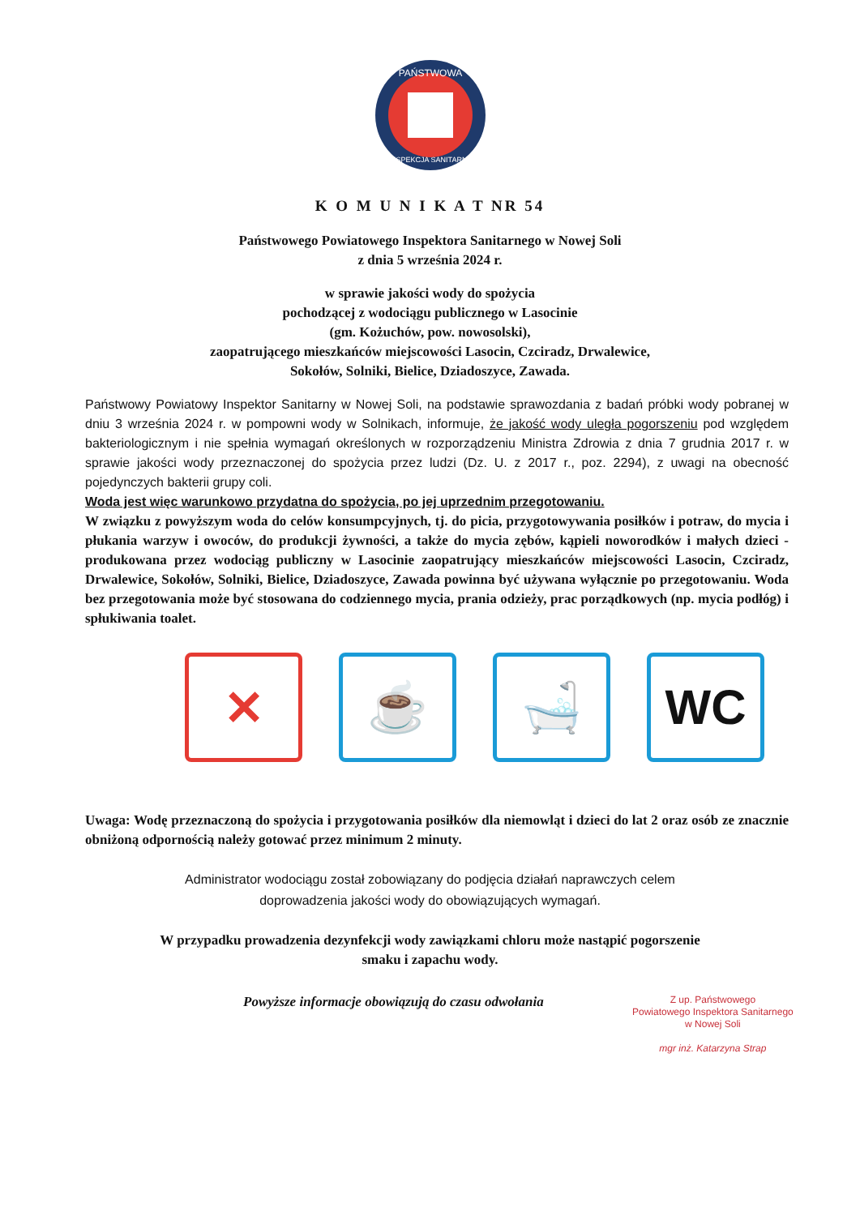PAŃSTWOWA
INSPEKCJA SANITARNA
K O M U N I K A T NR 54
Państwowego Powiatowego Inspektora Sanitarnego w Nowej Soli
z dnia 5 września 2024 r.
w sprawie jakości wody do spożycia
pochodzącej z wodociągu publicznego w Lasocinie
(gm. Kożuchów, pow. nowosolski),
zaopatrującego mieszkańców miejscowości Lasocin, Czciradz, Drwalewice,
Sokołów, Solniki, Bielice, Dziadoszyce, Zawada.
Państwowy Powiatowy Inspektor Sanitarny w Nowej Soli, na podstawie sprawozdania z badań próbki wody pobranej w dniu 3 września 2024 r. w pompowni wody w Solnikach, informuje, że jakość wody uległa pogorszeniu pod względem bakteriologicznym i nie spełnia wymagań określonych w rozporządzeniu Ministra Zdrowia z dnia 7 grudnia 2017 r. w sprawie jakości wody przeznaczonej do spożycia przez ludzi (Dz. U. z 2017 r., poz. 2294), z uwagi na obecność pojedynczych bakterii grupy coli.
Woda jest więc warunkowo przydatna do spożycia, po jej uprzednim przegotowaniu.
W związku z powyższym woda do celów konsumpcyjnych, tj. do picia, przygotowywania posiłków i potraw, do mycia i płukania warzyw i owoców, do produkcji żywności, a także do mycia zębów, kąpieli noworodków i małych dzieci - produkowana przez wodociąg publiczny w Lasocinie zaopatrujący mieszkańców miejscowości Lasocin, Czciradz, Drwalewice, Sokołów, Solniki, Bielice, Dziadoszyce, Zawada powinna być używana wyłącznie po przegotowaniu. Woda bez przegotowania może być stosowana do codziennego mycia, prania odzieży, prac porządkowych (np. mycia podłóg) i spłukiwania toalet.
✕ ☕ 🛁 WC
Uwaga: Wodę przeznaczoną do spożycia i przygotowania posiłków dla niemowląt i dzieci do lat 2 oraz osób ze znacznie obniżoną odpornością należy gotować przez minimum 2 minuty.
Administrator wodociągu został zobowiązany do podjęcia działań naprawczych celem
doprowadzenia jakości wody do obowiązujących wymagań.
W przypadku prowadzenia dezynfekcji wody zawiązkami chloru może nastąpić pogorszenie
smaku i zapachu wody.
Powyższe informacje obowiązują do czasu odwołania
Z up. Państwowego
Powiatowego Inspektora Sanitarnego
w Nowej Soli
mgr inż. Katarzyna Strap